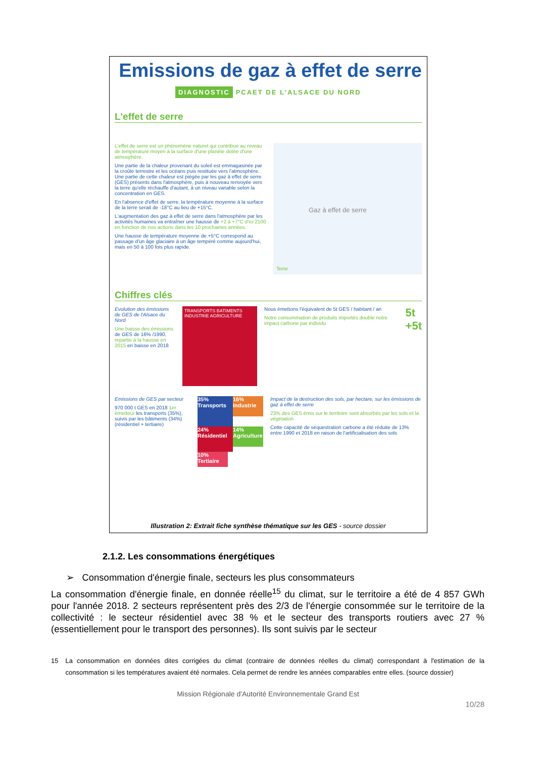Emissions de gaz à effet de serre
DIAGNOSTIC PCAET DE L'ALSACE DU NORD
L'effet de serre
L'effet de serre est un phénomène naturel qui contribue au niveau de température moyen à la surface d'une planète dotée d'une atmosphère.
Une partie de la chaleur provenant du soleil est emmagasinée par la croûte terrestre et les océans puis restituée vers l'atmosphère. Une partie de cette chaleur est piégée par les gaz à effet de serre (GES) présents dans l'atmosphère, puis à nouveau renvoyée vers la terre qu'elle réchauffe d'autant, à un niveau variable selon la concentration en GES.
En l'absence d'effet de serre, la température moyenne à la surface de la terre serait de -18°C au lieu de +15°C.
L'augmentation des gaz à effet de serre dans l'atmosphère par les activités humaines va entraîner une hausse de +2 à +7°C d'ici 2100 en fonction de nos actions dans les 10 prochaines années.
Une hausse de température moyenne de +5°C correspond au passage d'un âge glaciaire à un âge tempéré comme aujourd'hui, mais en 50 à 100 fois plus rapide.
Gaz à effet de serre
Terre
Chiffres clés
Evolution des émissions de GES de l'Alsace du Nord
Une baisse des émissions de GES de 16% /1990, repartie à la hausse en 2015 en baisse en 2018
TRANSPORTS BATIMENTS INDUSTRIE AGRICULTURE
Nous émettons l'équivalent de 5t GES / habitant / an
Notre consommation de produits importés double notre impact carbone par individu
5t
+5t
Emissions de GES par secteur
970 000 t GES en 2018 1er émetteur les transports (35%), suivis par les bâtiments (34%) (résidentiel + tertiaire)
35% Transports
16% Industrie
24% Résidentiel
14% Agriculture
10% Tertiaire
Impact de la destruction des sols, par hectare, sur les émissions de gaz à effet de serre
23% des GES émis sur le territoire sont absorbés par les sols et la végétation
Cette capacité de séquestration carbone a été réduite de 13% entre 1990 et 2018 en raison de l'artificialisation des sols
Illustration 2: Extrait fiche synthèse thématique sur les GES - source dossier
2.1.2. Les consommations énergétiques
➢ Consommation d'énergie finale, secteurs les plus consommateurs
La consommation d'énergie finale, en donnée réelle<sup>15</sup> du climat, sur le territoire a été de 4 857 GWh pour l'année 2018. 2 secteurs représentent près des 2/3 de l'énergie consommée sur le territoire de la collectivité : le secteur résidentiel avec 38 % et le secteur des transports routiers avec 27 % (essentiellement pour le transport des personnes). Ils sont suivis par le secteur
15 La consommation en données dites corrigées du climat (contraire de données réelles du climat) correspondant à l'estimation de la consommation si les températures avaient été normales. Cela permet de rendre les années comparables entre elles. (source dossier)
Mission Régionale d'Autorité Environnementale Grand Est
10/28